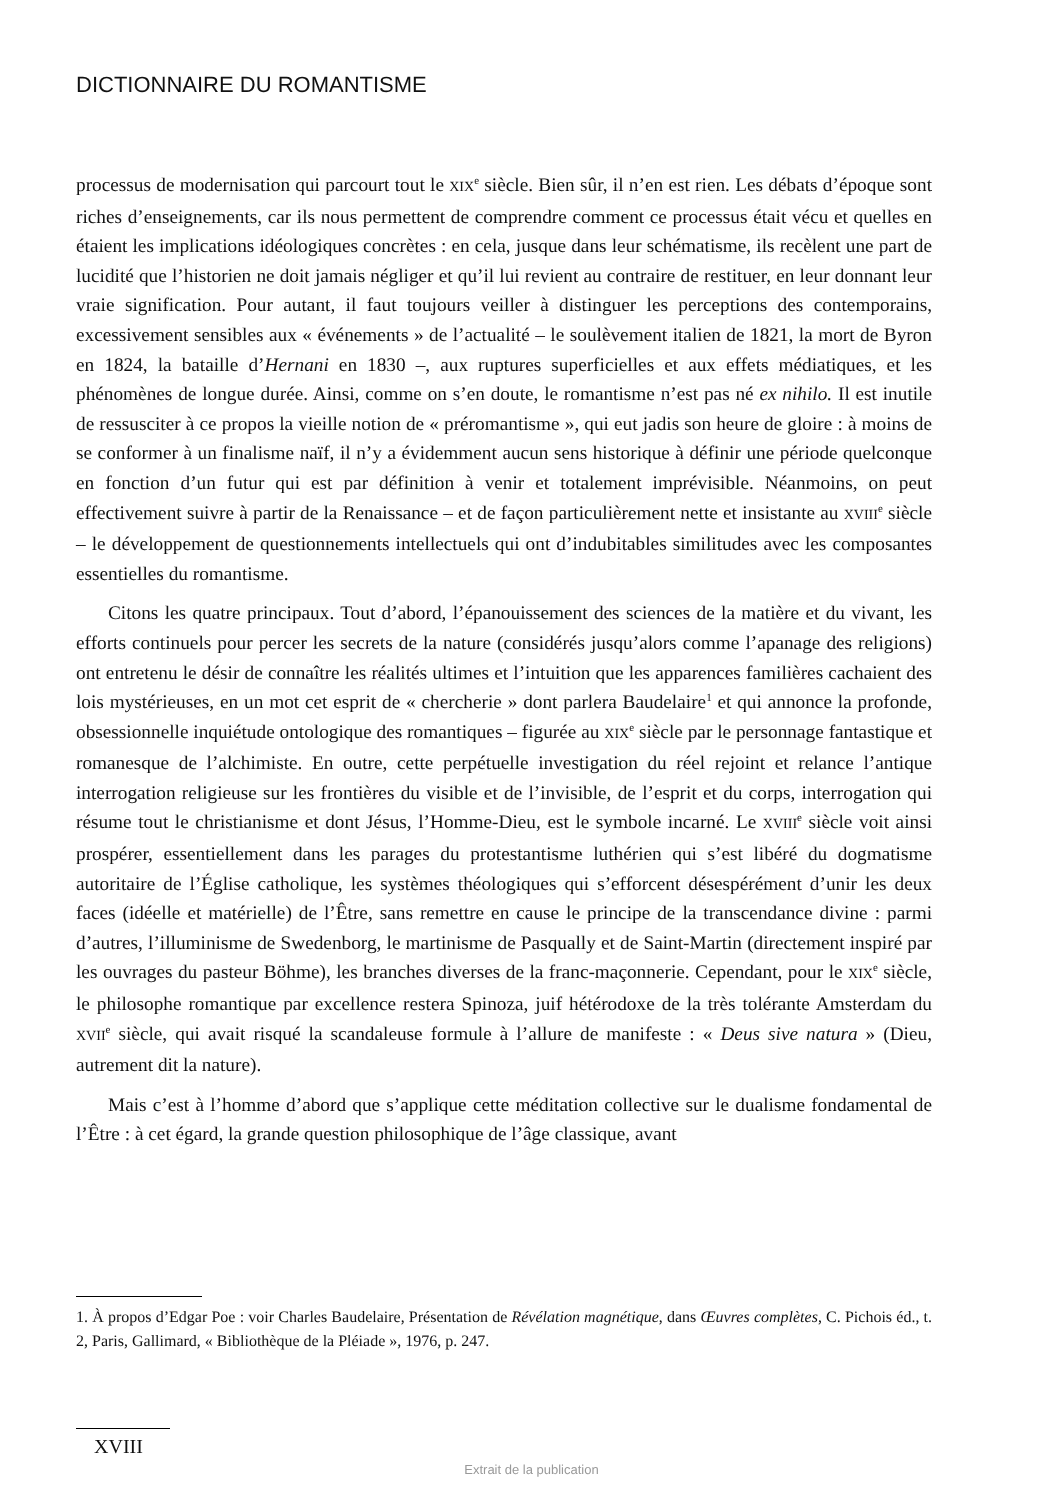DICTIONNAIRE DU ROMANTISME
processus de modernisation qui parcourt tout le XIX<sup>e</sup> siècle. Bien sûr, il n’en est rien. Les débats d’époque sont riches d’enseignements, car ils nous permettent de comprendre comment ce processus était vécu et quelles en étaient les implications idéologiques concrètes : en cela, jusque dans leur schématisme, ils recèlent une part de lucidité que l’historien ne doit jamais négliger et qu’il lui revient au contraire de restituer, en leur donnant leur vraie signification. Pour autant, il faut toujours veiller à distinguer les perceptions des contemporains, excessivement sensibles aux « événements » de l’actualité – le soulèvement italien de 1821, la mort de Byron en 1824, la bataille d’Hernani en 1830 –, aux ruptures superficielles et aux effets médiatiques, et les phénomènes de longue durée. Ainsi, comme on s’en doute, le romantisme n’est pas né ex nihilo. Il est inutile de ressusciter à ce propos la vieille notion de « préromantisme », qui eut jadis son heure de gloire : à moins de se conformer à un finalisme naïf, il n’y a évidemment aucun sens historique à définir une période quelconque en fonction d’un futur qui est par définition à venir et totalement imprévisible. Néanmoins, on peut effectivement suivre à partir de la Renaissance – et de façon particulièrement nette et insistante au XVIII<sup>e</sup> siècle – le développement de questionnements intellectuels qui ont d’indubitables similitudes avec les composantes essentielles du romantisme.
Citons les quatre principaux. Tout d’abord, l’épanouissement des sciences de la matière et du vivant, les efforts continuels pour percer les secrets de la nature (considérés jusqu’alors comme l’apanage des religions) ont entretenu le désir de connaître les réalités ultimes et l’intuition que les apparences familières cachaient des lois mystérieuses, en un mot cet esprit de « chercherie » dont parlera Baudelaire<sup>1</sup> et qui annonce la profonde, obsessionnelle inquiétude ontologique des romantiques – figurée au XIX<sup>e</sup> siècle par le personnage fantastique et romanesque de l’alchimiste. En outre, cette perpétuelle investigation du réel rejoint et relance l’antique interrogation religieuse sur les frontières du visible et de l’invisible, de l’esprit et du corps, interrogation qui résume tout le christianisme et dont Jésus, l’Homme-Dieu, est le symbole incarné. Le XVIII<sup>e</sup> siècle voit ainsi prospérer, essentiellement dans les parages du protestantisme luthérien qui s’est libéré du dogmatisme autoritaire de l’Église catholique, les systèmes théologiques qui s’efforcent désespérément d’unir les deux faces (idéelle et matérielle) de l’Être, sans remettre en cause le principe de la transcendance divine : parmi d’autres, l’illuminisme de Swedenborg, le martinisme de Pasqually et de Saint-Martin (directement inspiré par les ouvrages du pasteur Böhme), les branches diverses de la franc-maçonnerie. Cependant, pour le XIX<sup>e</sup> siècle, le philosophe romantique par excellence restera Spinoza, juif hétérodoxe de la très tolérante Amsterdam du XVII<sup>e</sup> siècle, qui avait risqué la scandaleuse formule à l’allure de manifeste : « Deus sive natura » (Dieu, autrement dit la nature).
Mais c’est à l’homme d’abord que s’applique cette méditation collective sur le dualisme fondamental de l’Être : à cet égard, la grande question philosophique de l’âge classique, avant
1. À propos d’Edgar Poe : voir Charles Baudelaire, Présentation de Révélation magnétique, dans Œuvres complètes, C. Pichois éd., t. 2, Paris, Gallimard, « Bibliothèque de la Pléiade », 1976, p. 247.
XVIII
Extrait de la publication